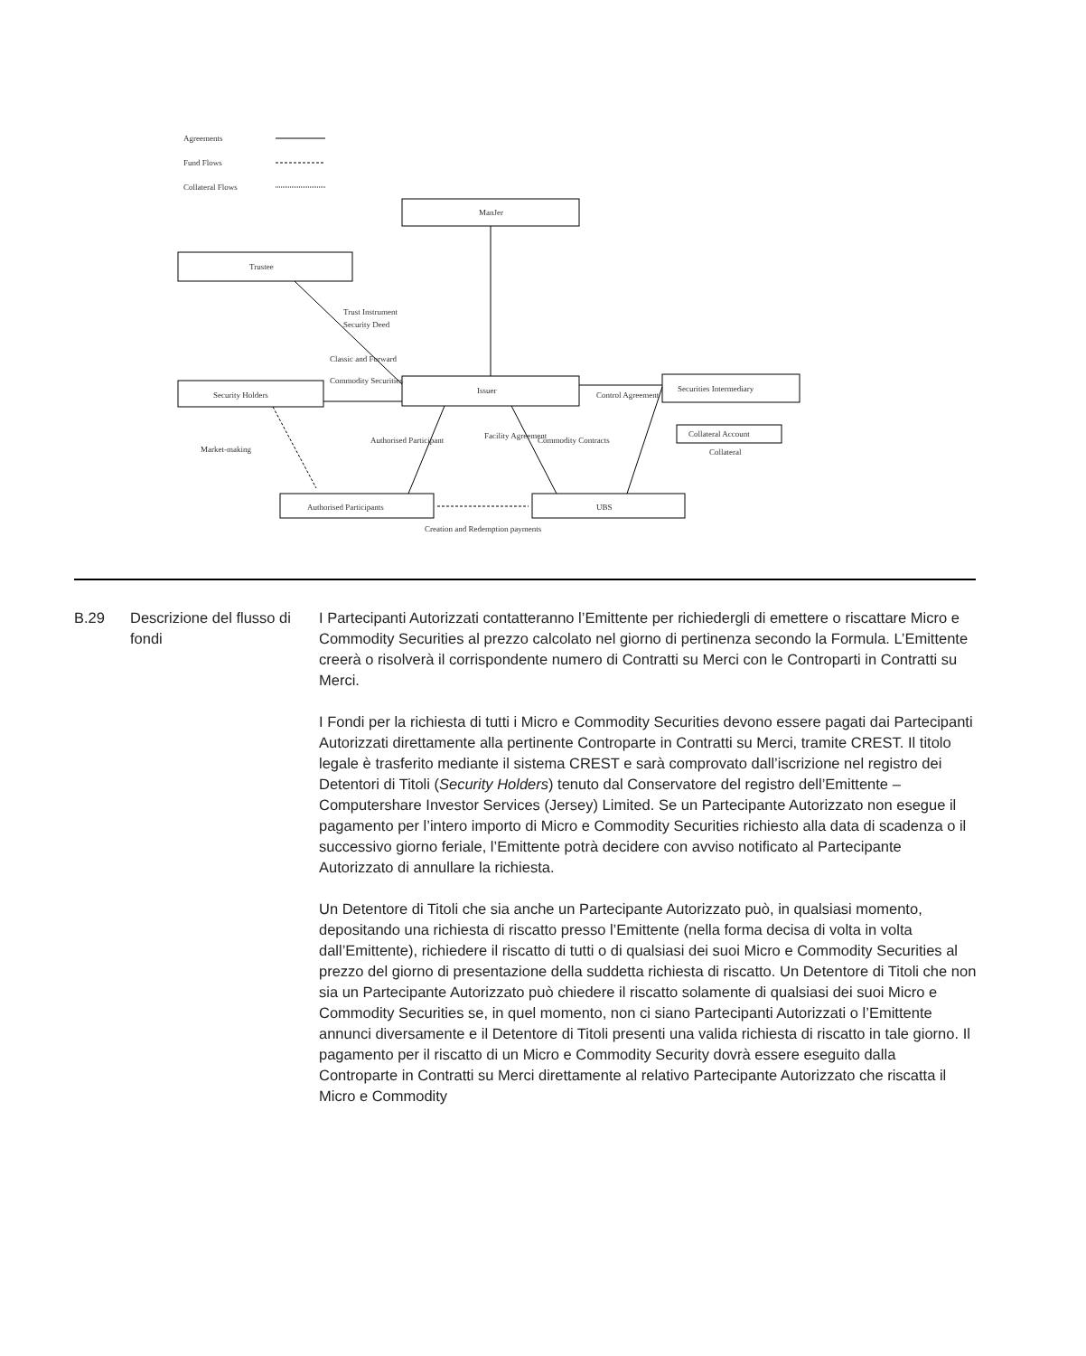Agreements
Fund Flows
Collateral Flows
ManJer
Trustee
Security Holders
Issuer
Securities Intermediary
Collateral Account
Authorised Participants
UBS
Trust Instrument
Security Deed
Classic and Forward
Commodity Securities
Market-making
Authorised Participant
Facility Agreement
Commodity Contracts
Control Agreement
Collateral
Creation and Redemption payments
| B.29 | Descrizione del flusso di fondi | I Partecipanti Autorizzati contatteranno l’Emittente per richiedergli di emettere o riscattare Micro e Commodity Securities al prezzo calcolato nel giorno di pertinenza secondo la Formula. L’Emittente creerà o risolverà il corrispondente numero di Contratti su Merci con le Controparti in Contratti su Merci. I Fondi per la richiesta di tutti i Micro e Commodity Securities devono essere pagati dai Partecipanti Autorizzati direttamente alla pertinente Controparte in Contratti su Merci, tramite CREST. Il titolo legale è trasferito mediante il sistema CREST e sarà comprovato dall’iscrizione nel registro dei Detentori di Titoli ( Security Holders ) tenuto dal Conservatore del registro dell’Emittente – Computershare Investor Services (Jersey) Limited. Se un Partecipante Autorizzato non esegue il pagamento per l’intero importo di Micro e Commodity Securities richiesto alla data di scadenza o il successivo giorno feriale, l’Emittente potrà decidere con avviso notificato al Partecipante Autorizzato di annullare la richiesta. Un Detentore di Titoli che sia anche un Partecipante Autorizzato può, in qualsiasi momento, depositando una richiesta di riscatto presso l’Emittente (nella forma decisa di volta in volta dall’Emittente), richiedere il riscatto di tutti o di qualsiasi dei suoi Micro e Commodity Securities al prezzo del giorno di presentazione della suddetta richiesta di riscatto. Un Detentore di Titoli che non sia un Partecipante Autorizzato può chiedere il riscatto solamente di qualsiasi dei suoi Micro e Commodity Securities se, in quel momento, non ci siano Partecipanti Autorizzati o l’Emittente annunci diversamente e il Detentore di Titoli presenti una valida richiesta di riscatto in tale giorno. Il pagamento per il riscatto di un Micro e Commodity Security dovrà essere eseguito dalla Controparte in Contratti su Merci direttamente al relativo Partecipante Autorizzato che riscatta il Micro e Commodity |